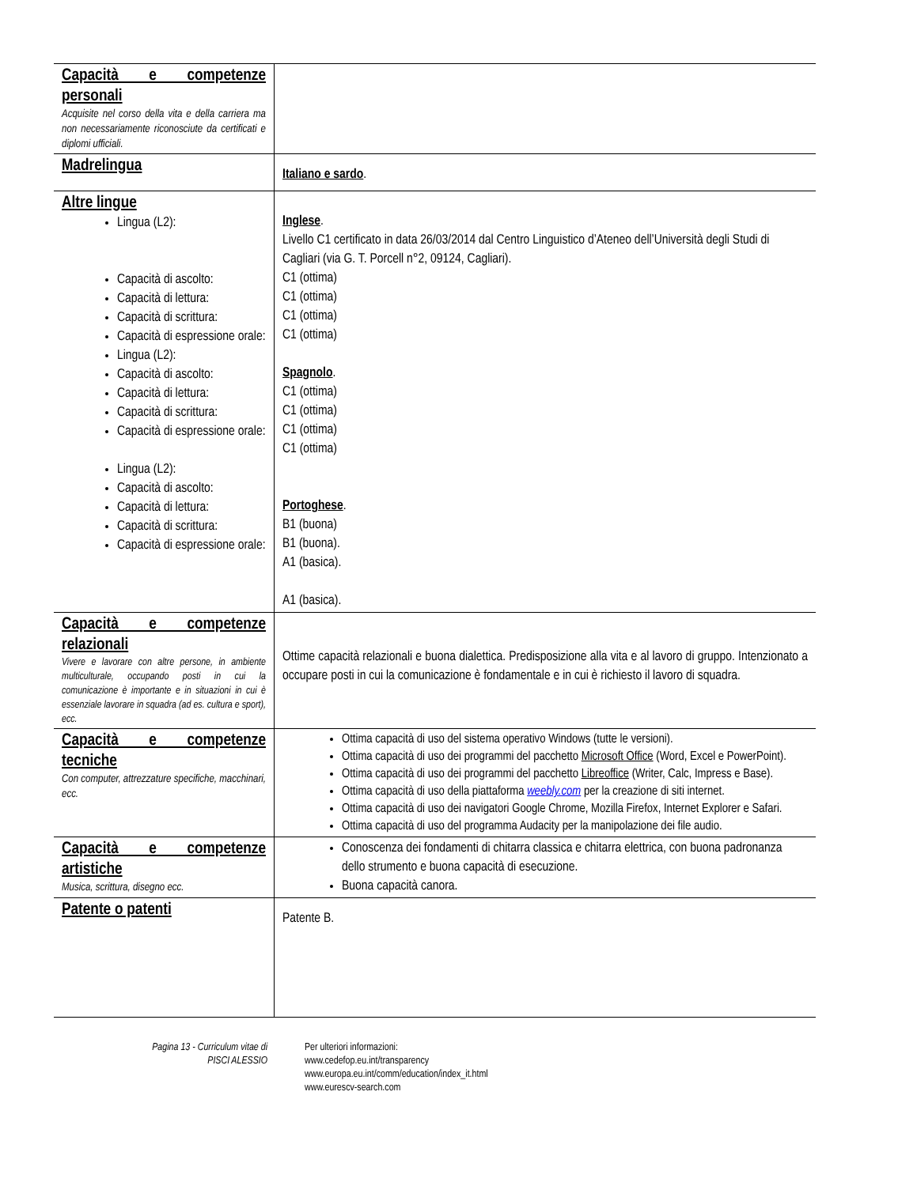| Capacità e competenze personali Acquisite nel corso della vita e della carriera ma non necessariamente riconosciute da certificati e diplomi ufficiali. | |
| Madrelingua | Italiano e sardo . |
| Altre lingue Lingua (L2): Capacità di ascolto: Capacità di lettura: Capacità di scrittura: Capacità di espressione orale: Lingua (L2): Capacità di ascolto: Capacità di lettura: Capacità di scrittura: Capacità di espressione orale: Lingua (L2): Capacità di ascolto: Capacità di lettura: Capacità di scrittura: Capacità di espressione orale: | Inglese . Livello C1 certificato in data 26/03/2014 dal Centro Linguistico d’Ateneo dell’Università degli Studi di Cagliari (via G. T. Porcell n°2, 09124, Cagliari). C1 (ottima) C1 (ottima) C1 (ottima) C1 (ottima) Spagnolo . C1 (ottima) C1 (ottima) C1 (ottima) C1 (ottima) Portoghese . B1 (buona) B1 (buona). A1 (basica). A1 (basica). |
| Capacità e competenze relazionali Vivere e lavorare con altre persone, in ambiente multiculturale, occupando posti in cui la comunicazione è importante e in situazioni in cui è essenziale lavorare in squadra (ad es. cultura e sport), ecc. | Ottime capacità relazionali e buona dialettica. Predisposizione alla vita e al lavoro di gruppo. Intenzionato a occupare posti in cui la comunicazione è fondamentale e in cui è richiesto il lavoro di squadra. |
| Capacità e competenze tecniche Con computer, attrezzature specifiche, macchinari, ecc. | Ottima capacità di uso del sistema operativo Windows (tutte le versioni). Ottima capacità di uso dei programmi del pacchetto Microsoft Office (Word, Excel e PowerPoint). Ottima capacità di uso dei programmi del pacchetto Libreoffice (Writer, Calc, Impress e Base). Ottima capacità di uso della piattaforma weebly.com per la creazione di siti internet. Ottima capacità di uso dei navigatori Google Chrome, Mozilla Firefox, Internet Explorer e Safari. Ottima capacità di uso del programma Audacity per la manipolazione dei file audio. |
| Capacità e competenze artistiche Musica, scrittura, disegno ecc. | Conoscenza dei fondamenti di chitarra classica e chitarra elettrica, con buona padronanza dello strumento e buona capacità di esecuzione. Buona capacità canora. |
| Patente o patenti | Patente B. |
Pagina 13 - Curriculum vitae di
PISCI ALESSIO
Per ulteriori informazioni:
www.cedefop.eu.int/transparency
www.europa.eu.int/comm/education/index_it.html
www.eurescv-search.com